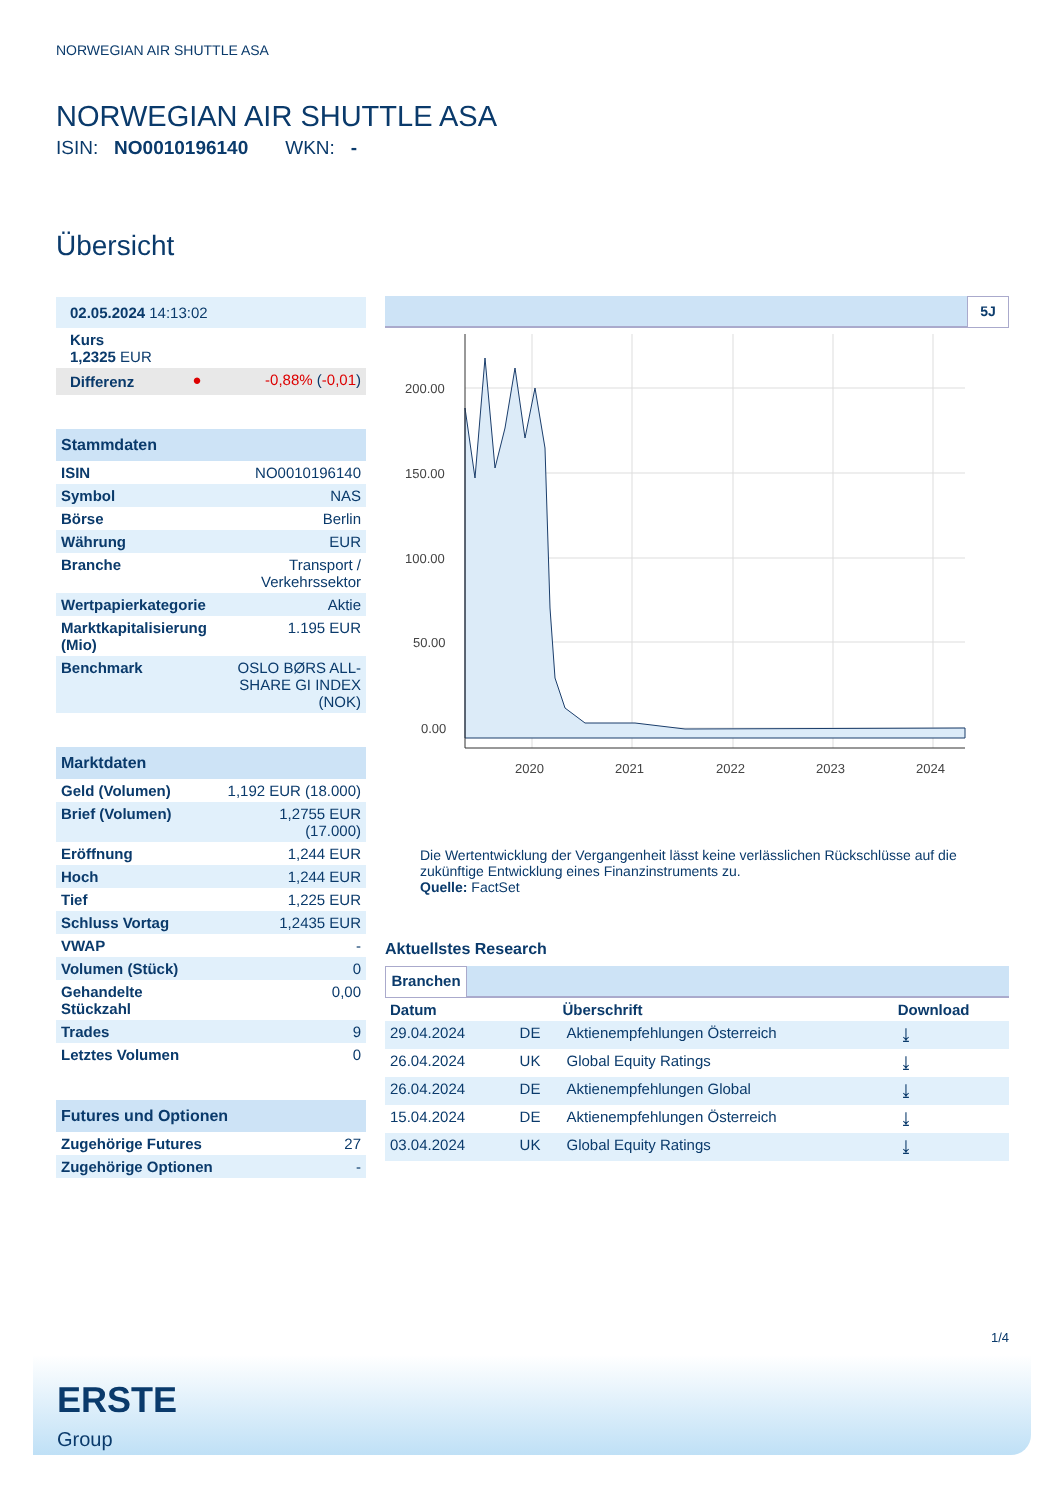NORWEGIAN AIR SHUTTLE ASA
NORWEGIAN AIR SHUTTLE ASA
ISIN: NO0010196140 WKN: -
Übersicht
| 02.05.2024 14:13:02 | | |
| Kurs 1,2325 EUR | | |
| Differenz | ● | -0,88% ( -0,01 ) |
| Stammdaten | |
| ISIN | NO0010196140 |
| Symbol | NAS |
| Börse | Berlin |
| Währung | EUR |
| Branche | Transport / Verkehrssektor |
| Wertpapierkategorie | Aktie |
| Marktkapitalisierung (Mio) | 1.195 EUR |
| Benchmark | OSLO BØRS ALL-SHARE GI INDEX (NOK) |
| Marktdaten | |
| Geld (Volumen) | 1,192 EUR (18.000) |
| Brief (Volumen) | 1,2755 EUR (17.000) |
| Eröffnung | 1,244 EUR |
| Hoch | 1,244 EUR |
| Tief | 1,225 EUR |
| Schluss Vortag | 1,2435 EUR |
| VWAP | - |
| Volumen (Stück) | 0 |
| Gehandelte Stückzahl | 0,00 |
| Trades | 9 |
| Letztes Volumen | 0 |
| Futures und Optionen | |
| Zugehörige Futures | 27 |
| Zugehörige Optionen | - |
5J
200.00
150.00
100.00
50.00
0.00
2020
2021
2022
2023
2024
Die Wertentwicklung der Vergangenheit lässt keine verlässlichen Rückschlüsse auf die zukünftige Entwicklung eines Finanzinstruments zu.
Quelle: FactSet
Aktuellstes Research
Branchen
| Datum | | Überschrift | Download |
| --- | --- | --- | --- |
| 29.04.2024 | DE | Aktienempfehlungen Österreich | ⤓ |
| 26.04.2024 | UK | Global Equity Ratings | ⤓ |
| 26.04.2024 | DE | Aktienempfehlungen Global | ⤓ |
| 15.04.2024 | DE | Aktienempfehlungen Österreich | ⤓ |
| 03.04.2024 | UK | Global Equity Ratings | ⤓ |
1/4
ERSTE
Group